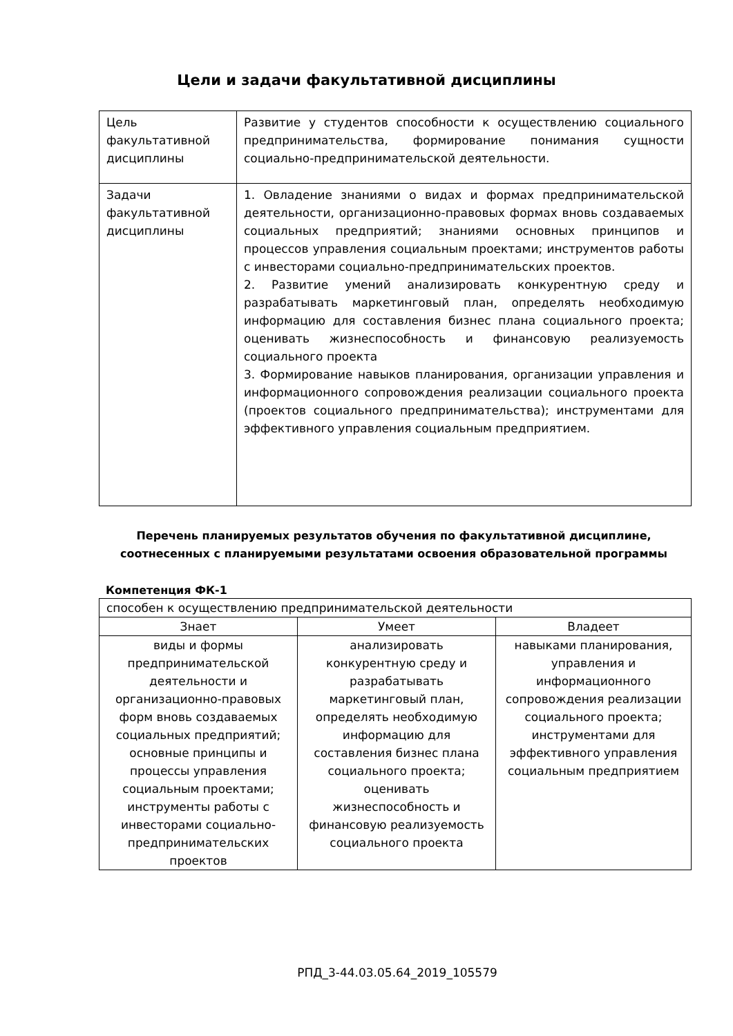Цели и задачи факультативной дисциплины
| Цель факультативной дисциплины | Развитие у студентов способности к осуществлению социального предпринимательства, формирование понимания сущности социально-предпринимательской деятельности. |
| Задачи факультативной дисциплины | 1. Овладение знаниями о видах и формах предпринимательской деятельности, организационно-правовых формах вновь создаваемых социальных предприятий; знаниями основных принципов и процессов управления социальным проектами; инструментов работы с инвесторами социально-предпринимательских проектов. 2. Развитие умений анализировать конкурентную среду и разрабатывать маркетинговый план, определять необходимую информацию для составления бизнес плана социального проекта; оценивать жизнеспособность и финансовую реализуемость социального проекта 3. Формирование навыков планирования, организации управления и информационного сопровождения реализации социального проекта (проектов социального предпринимательства); инструментами для эффективного управления социальным предприятием. |
Перечень планируемых результатов обучения по факультативной дисциплине, соотнесенных с планируемыми результатами освоения образовательной программы
Компетенция ФК-1
| способен к осуществлению предпринимательской деятельности | | |
| Знает | Умеет | Владеет |
| виды и формы предпринимательской деятельности и организационно-правовых форм вновь создаваемых социальных предприятий; основные принципы и процессы управления социальным проектами; инструменты работы с инвесторами социально-предпринимательских проектов | анализировать конкурентную среду и разрабатывать маркетинговый план, определять необходимую информацию для составления бизнес плана социального проекта; оценивать жизнеспособность и финансовую реализуемость социального проекта | навыками планирования, управления и информационного сопровождения реализации социального проекта; инструментами для эффективного управления социальным предприятием |
РПД_3-44.03.05.64_2019_105579